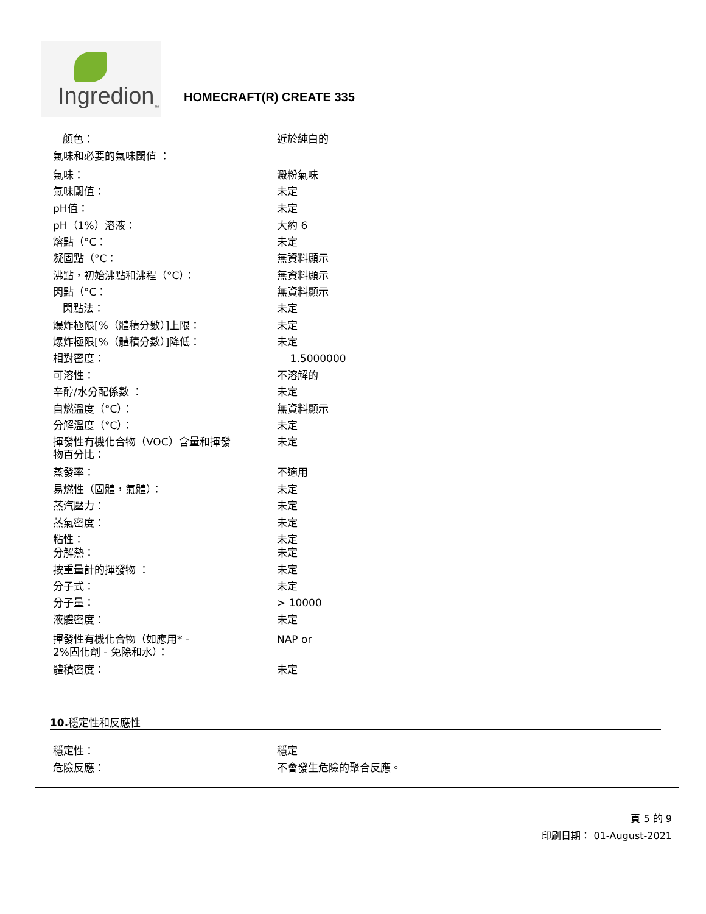Ingredion<sub>™</sub> HOMECRAFT(R) CREATE 335
| 顏色： | 近於純白的 |
| 氣味和必要的氣味閾值 ： | |
| 氣味： | 澱粉氣味 |
| 氣味閾值： | 未定 |
| pH值： | 未定 |
| pH（1%）溶液： | 大約 6 |
| 熔點（°C： | 未定 |
| 凝固點（°C： | 無資料顯示 |
| 沸點，初始沸點和沸程（°C）： | 無資料顯示 |
| 閃點（°C： | 無資料顯示 |
| 閃點法： | 未定 |
| 爆炸極限[%（體積分數）]上限： | 未定 |
| 爆炸極限[%（體積分數）]降低： | 未定 |
| 相對密度： | 1.5000000 |
| 可溶性： | 不溶解的 |
| 辛醇/水分配係數 ： | 未定 |
| 自燃溫度（°C）： | 無資料顯示 |
| 分解溫度（°C）： | 未定 |
| 揮發性有機化合物（VOC）含量和揮發 物百分比： | 未定 |
| 蒸發率： | 不適用 |
| 易燃性（固體，氣體）： | 未定 |
| 蒸汽壓力： | 未定 |
| 蒸氣密度： | 未定 |
| 粘性： | 未定 |
| 分解熱： | 未定 |
| 按重量計的揮發物 ： | 未定 |
| 分子式： | 未定 |
| 分子量： | > 10000 |
| 液體密度： | 未定 |
| 揮發性有機化合物（如應用* - 2%固化劑 - 免除和水）： | NAP or |
| 體積密度： | 未定 |
10. 穩定性和反應性
| 穩定性： | 穩定 |
| 危險反應： | 不會發生危險的聚合反應。 |
頁 5 的 9
印刷日期： 01-August-2021